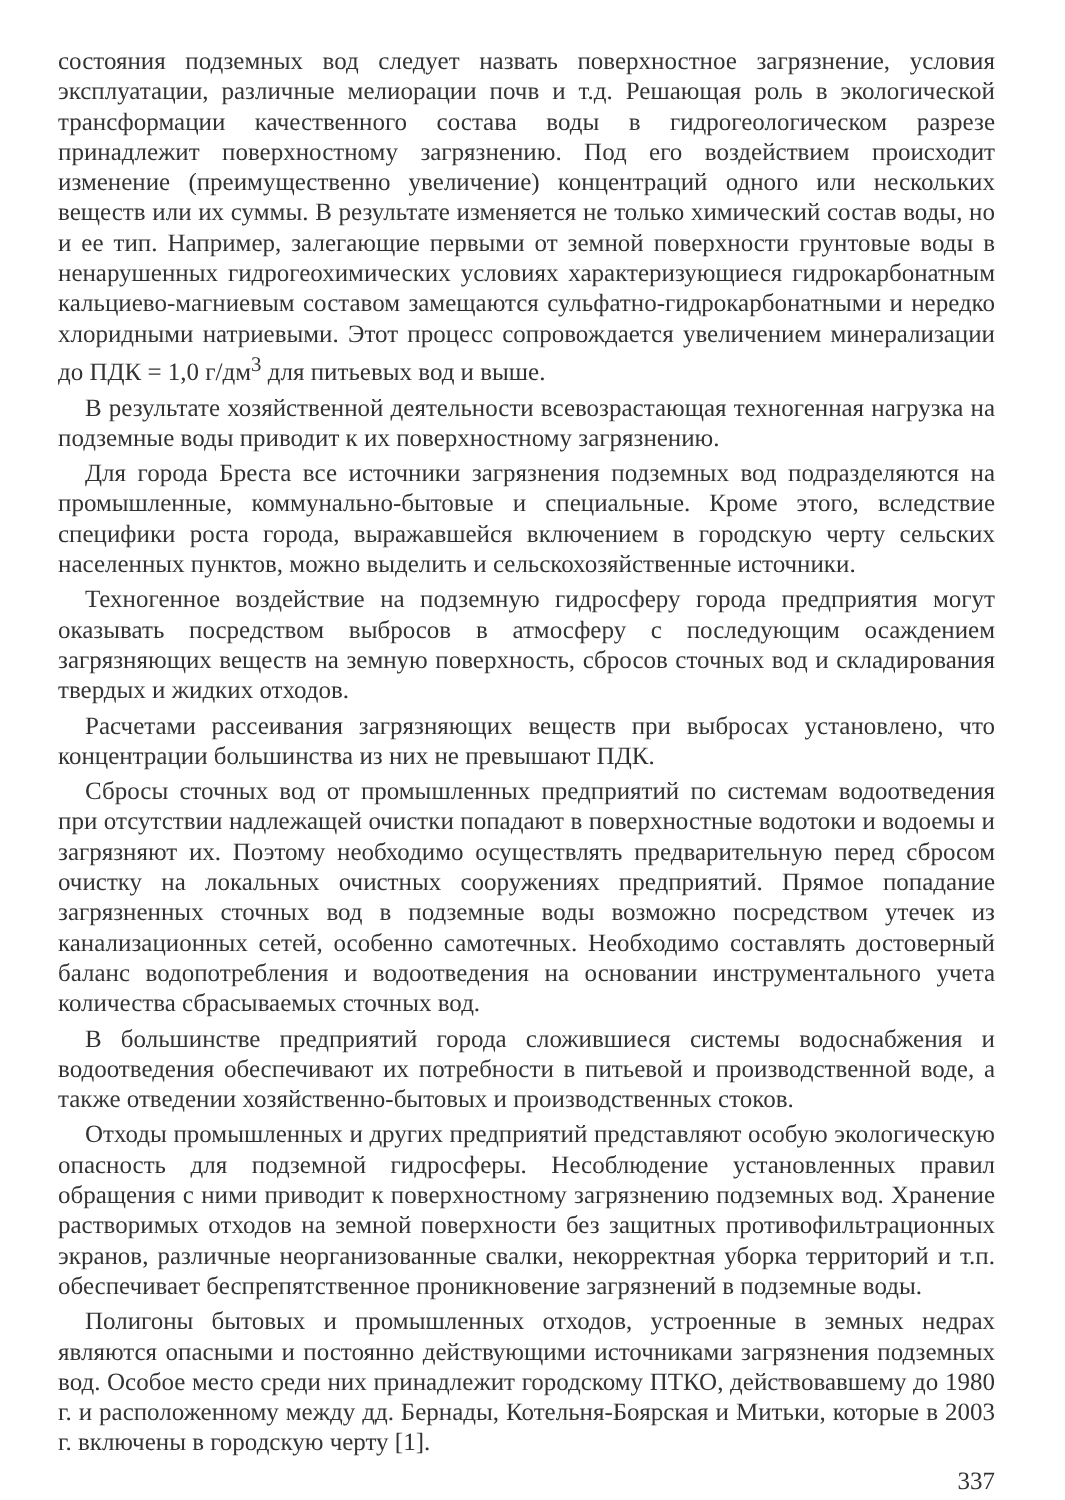состояния подземных вод следует назвать поверхностное загрязнение, условия эксплуатации, различные мелиорации почв и т.д. Решающая роль в экологической трансформации качественного состава воды в гидрогеологическом разрезе принадлежит поверхностному загрязнению. Под его воздействием происходит изменение (преимущественно увеличение) концентраций одного или нескольких веществ или их суммы. В результате изменяется не только химический состав воды, но и ее тип. Например, залегающие первыми от земной поверхности грунтовые воды в ненарушенных гидрогеохимических условиях характеризующиеся гидрокарбонатным кальциево-магниевым составом замещаются сульфатно-гидрокарбонатными и нередко хлоридными натриевыми. Этот процесс сопровождается увеличением минерализации до ПДК = 1,0 г/дм<sup>3</sup> для питьевых вод и выше.
В результате хозяйственной деятельности всевозрастающая техногенная нагрузка на подземные воды приводит к их поверхностному загрязнению.
Для города Бреста все источники загрязнения подземных вод подразделяются на промышленные, коммунально-бытовые и специальные. Кроме этого, вследствие специфики роста города, выражавшейся включением в городскую черту сельских населенных пунктов, можно выделить и сельскохозяйственные источники.
Техногенное воздействие на подземную гидросферу города предприятия могут оказывать посредством выбросов в атмосферу с последующим осаждением загрязняющих веществ на земную поверхность, сбросов сточных вод и складирования твердых и жидких отходов.
Расчетами рассеивания загрязняющих веществ при выбросах установлено, что концентрации большинства из них не превышают ПДК.
Сбросы сточных вод от промышленных предприятий по системам водоотведения при отсутствии надлежащей очистки попадают в поверхностные водотоки и водоемы и загрязняют их. Поэтому необходимо осуществлять предварительную перед сбросом очистку на локальных очистных сооружениях предприятий. Прямое попадание загрязненных сточных вод в подземные воды возможно посредством утечек из канализационных сетей, особенно самотечных. Необходимо составлять достоверный баланс водопотребления и водоотведения на основании инструментального учета количества сбрасываемых сточных вод.
В большинстве предприятий города сложившиеся системы водоснабжения и водоотведения обеспечивают их потребности в питьевой и производственной воде, а также отведении хозяйственно-бытовых и производственных стоков.
Отходы промышленных и других предприятий представляют особую экологическую опасность для подземной гидросферы. Несоблюдение установленных правил обращения с ними приводит к поверхностному загрязнению подземных вод. Хранение растворимых отходов на земной поверхности без защитных противофильтрационных экранов, различные неорганизованные свалки, некорректная уборка территорий и т.п. обеспечивает беспрепятственное проникновение загрязнений в подземные воды.
Полигоны бытовых и промышленных отходов, устроенные в земных недрах являются опасными и постоянно действующими источниками загрязнения подземных вод. Особое место среди них принадлежит городскому ПТКО, действовавшему до 1980 г. и расположенному между дд. Бернады, Котельня-Боярская и Митьки, которые в 2003 г. включены в городскую черту [1].
337